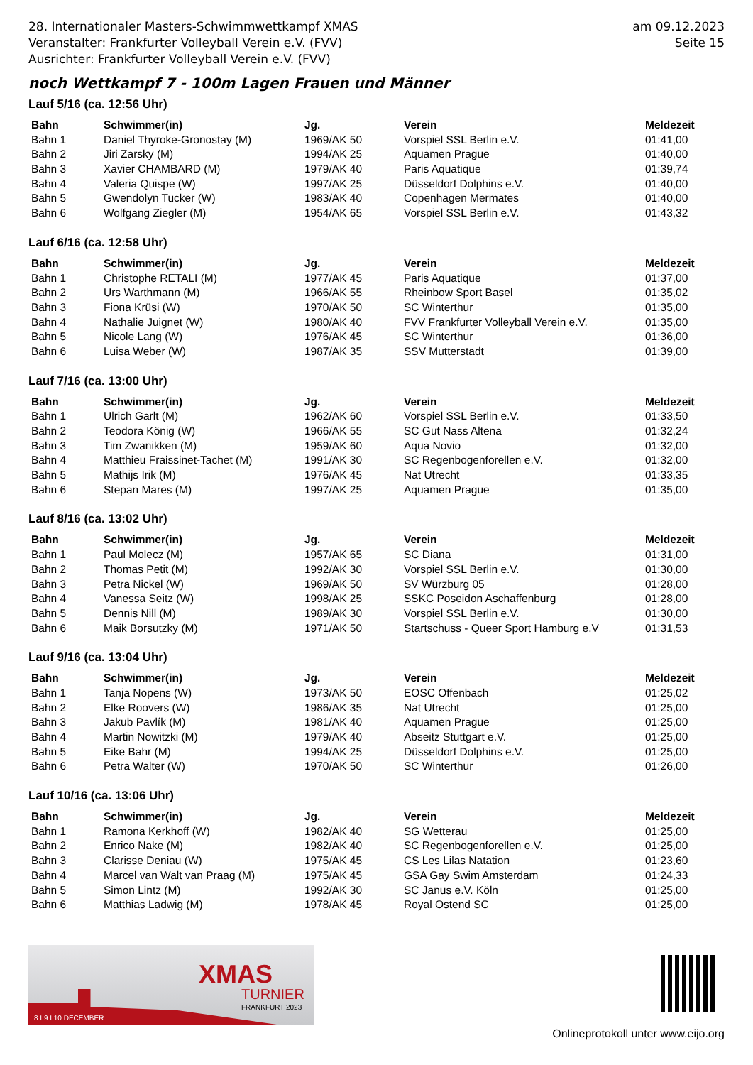28. Internationaler Masters-Schwimmwettkampf XMAS
Veranstalter: Frankfurter Volleyball Verein e.V. (FVV)
Ausrichter: Frankfurter Volleyball Verein e.V. (FVV)
am 09.12.2023
Seite 15
noch Wettkampf 7 - 100m Lagen Frauen und Männer
Lauf 5/16 (ca. 12:56 Uhr)
| Bahn | Schwimmer(in) | Jg. | Verein | Meldezeit |
| --- | --- | --- | --- | --- |
| Bahn 1 | Daniel Thyroke-Gronostay (M) | 1969/AK 50 | Vorspiel SSL Berlin e.V. | 01:41,00 |
| Bahn 2 | Jiri Zarsky (M) | 1994/AK 25 | Aquamen Prague | 01:40,00 |
| Bahn 3 | Xavier CHAMBARD (M) | 1979/AK 40 | Paris Aquatique | 01:39,74 |
| Bahn 4 | Valeria Quispe (W) | 1997/AK 25 | Düsseldorf Dolphins e.V. | 01:40,00 |
| Bahn 5 | Gwendolyn Tucker (W) | 1983/AK 40 | Copenhagen Mermates | 01:40,00 |
| Bahn 6 | Wolfgang Ziegler (M) | 1954/AK 65 | Vorspiel SSL Berlin e.V. | 01:43,32 |
Lauf 6/16 (ca. 12:58 Uhr)
| Bahn | Schwimmer(in) | Jg. | Verein | Meldezeit |
| --- | --- | --- | --- | --- |
| Bahn 1 | Christophe RETALI (M) | 1977/AK 45 | Paris Aquatique | 01:37,00 |
| Bahn 2 | Urs Warthmann (M) | 1966/AK 55 | Rheinbow Sport Basel | 01:35,02 |
| Bahn 3 | Fiona Krüsi (W) | 1970/AK 50 | SC Winterthur | 01:35,00 |
| Bahn 4 | Nathalie Juignet (W) | 1980/AK 40 | FVV Frankfurter Volleyball Verein e.V. | 01:35,00 |
| Bahn 5 | Nicole Lang (W) | 1976/AK 45 | SC Winterthur | 01:36,00 |
| Bahn 6 | Luisa Weber (W) | 1987/AK 35 | SSV Mutterstadt | 01:39,00 |
Lauf 7/16 (ca. 13:00 Uhr)
| Bahn | Schwimmer(in) | Jg. | Verein | Meldezeit |
| --- | --- | --- | --- | --- |
| Bahn 1 | Ulrich Garlt (M) | 1962/AK 60 | Vorspiel SSL Berlin e.V. | 01:33,50 |
| Bahn 2 | Teodora König (W) | 1966/AK 55 | SC Gut Nass Altena | 01:32,24 |
| Bahn 3 | Tim Zwanikken (M) | 1959/AK 60 | Aqua Novio | 01:32,00 |
| Bahn 4 | Matthieu Fraissinet-Tachet (M) | 1991/AK 30 | SC Regenbogenforellen e.V. | 01:32,00 |
| Bahn 5 | Mathijs Irik (M) | 1976/AK 45 | Nat Utrecht | 01:33,35 |
| Bahn 6 | Stepan Mares (M) | 1997/AK 25 | Aquamen Prague | 01:35,00 |
Lauf 8/16 (ca. 13:02 Uhr)
| Bahn | Schwimmer(in) | Jg. | Verein | Meldezeit |
| --- | --- | --- | --- | --- |
| Bahn 1 | Paul Molecz (M) | 1957/AK 65 | SC Diana | 01:31,00 |
| Bahn 2 | Thomas Petit (M) | 1992/AK 30 | Vorspiel SSL Berlin e.V. | 01:30,00 |
| Bahn 3 | Petra Nickel (W) | 1969/AK 50 | SV Würzburg 05 | 01:28,00 |
| Bahn 4 | Vanessa Seitz (W) | 1998/AK 25 | SSKC Poseidon Aschaffenburg | 01:28,00 |
| Bahn 5 | Dennis Nill (M) | 1989/AK 30 | Vorspiel SSL Berlin e.V. | 01:30,00 |
| Bahn 6 | Maik Borsutzky (M) | 1971/AK 50 | Startschuss - Queer Sport Hamburg e.V | 01:31,53 |
Lauf 9/16 (ca. 13:04 Uhr)
| Bahn | Schwimmer(in) | Jg. | Verein | Meldezeit |
| --- | --- | --- | --- | --- |
| Bahn 1 | Tanja Nopens (W) | 1973/AK 50 | EOSC Offenbach | 01:25,02 |
| Bahn 2 | Elke Roovers (W) | 1986/AK 35 | Nat Utrecht | 01:25,00 |
| Bahn 3 | Jakub Pavlík (M) | 1981/AK 40 | Aquamen Prague | 01:25,00 |
| Bahn 4 | Martin Nowitzki (M) | 1979/AK 40 | Abseitz Stuttgart e.V. | 01:25,00 |
| Bahn 5 | Eike Bahr (M) | 1994/AK 25 | Düsseldorf Dolphins e.V. | 01:25,00 |
| Bahn 6 | Petra Walter (W) | 1970/AK 50 | SC Winterthur | 01:26,00 |
Lauf 10/16 (ca. 13:06 Uhr)
| Bahn | Schwimmer(in) | Jg. | Verein | Meldezeit |
| --- | --- | --- | --- | --- |
| Bahn 1 | Ramona Kerkhoff (W) | 1982/AK 40 | SG Wetterau | 01:25,00 |
| Bahn 2 | Enrico Nake (M) | 1982/AK 40 | SC Regenbogenforellen e.V. | 01:25,00 |
| Bahn 3 | Clarisse Deniau (W) | 1975/AK 45 | CS Les Lilas Natation | 01:23,60 |
| Bahn 4 | Marcel van Walt van Praag (M) | 1975/AK 45 | GSA Gay Swim Amsterdam | 01:24,33 |
| Bahn 5 | Simon Lintz (M) | 1992/AK 30 | SC Janus e.V. Köln | 01:25,00 |
| Bahn 6 | Matthias Ladwig (M) | 1978/AK 45 | Royal Ostend SC | 01:25,00 |
XMAS
TURNIER
FRANKFURT 2023
8 I 9 I 10 DECEMBER
Onlineprotokoll unter www.eijo.org